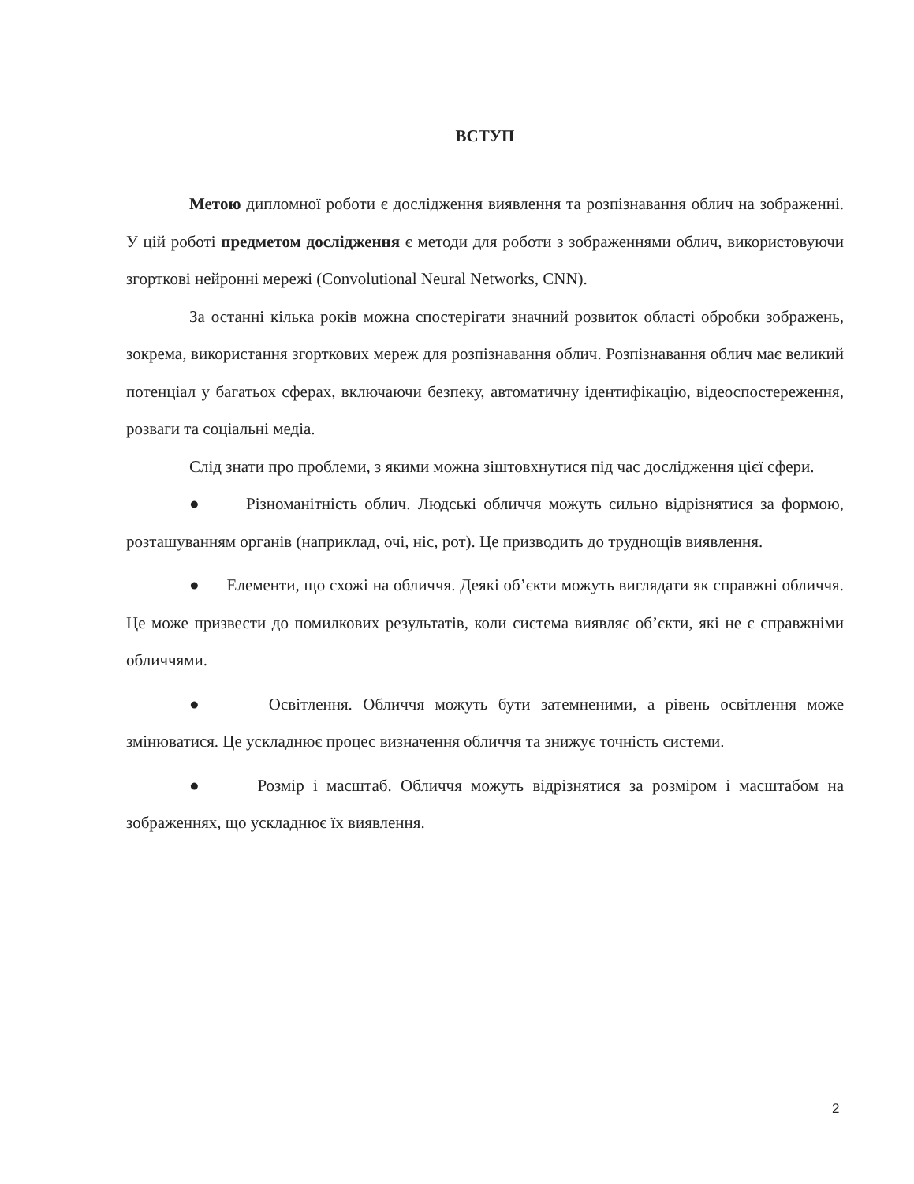ВСТУП
Метою дипломної роботи є дослідження виявлення та розпізнавання облич на зображенні. У цій роботі предметом дослідження є методи для роботи з зображеннями облич, використовуючи згорткові нейронні мережі (Convolutional Neural Networks, CNN).
За останні кілька років можна спостерігати значний розвиток області обробки зображень, зокрема, використання згорткових мереж для розпізнавання облич. Розпізнавання облич має великий потенціал у багатьох сферах, включаючи безпеку, автоматичну ідентифікацію, відеоспостереження, розваги та соціальні медіа.
Слід знати про проблеми, з якими можна зіштовхнутися під час дослідження цієї сфери.
● Різноманітність облич. Людські обличчя можуть сильно відрізнятися за формою, розташуванням органів (наприклад, очі, ніс, рот). Це призводить до труднощів виявлення.
● Елементи, що схожі на обличчя. Деякі об’єкти можуть виглядати як справжні обличчя. Це може призвести до помилкових результатів, коли система виявляє об’єкти, які не є справжніми обличчями.
● Освітлення. Обличчя можуть бути затемненими, а рівень освітлення може змінюватися. Це ускладнює процес визначення обличчя та знижує точність системи.
● Розмір і масштаб. Обличчя можуть відрізнятися за розміром і масштабом на зображеннях, що ускладнює їх виявлення.
2